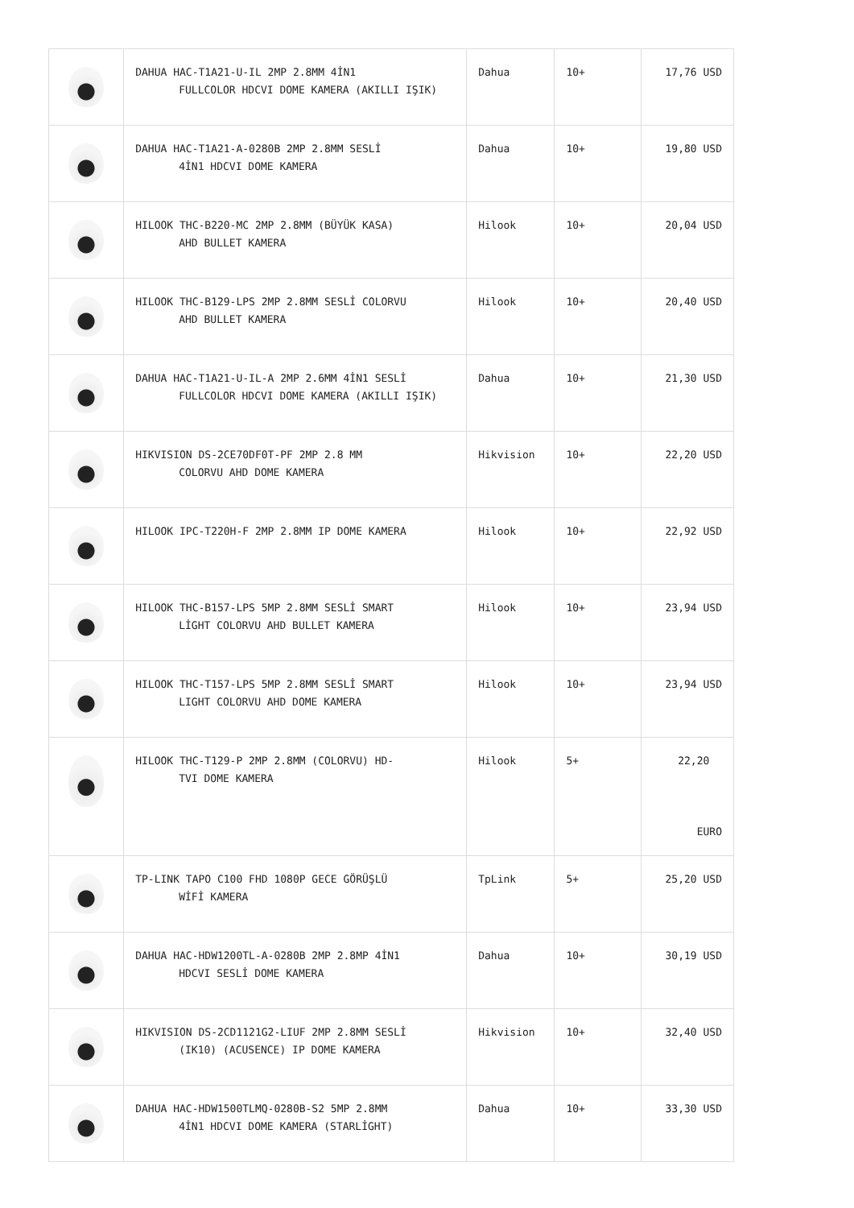| | DAHUA HAC-T1A21-U-IL 2MP 2.8MM 4İN1 FULLCOLOR HDCVI DOME KAMERA (AKILLI IŞIK) | Dahua | 10+ | 17,76 USD |
| | DAHUA HAC-T1A21-A-0280B 2MP 2.8MM SESLİ 4İN1 HDCVI DOME KAMERA | Dahua | 10+ | 19,80 USD |
| | HILOOK THC-B220-MC 2MP 2.8MM (BÜYÜK KASA) AHD BULLET KAMERA | Hilook | 10+ | 20,04 USD |
| | HILOOK THC-B129-LPS 2MP 2.8MM SESLİ COLORVU AHD BULLET KAMERA | Hilook | 10+ | 20,40 USD |
| | DAHUA HAC-T1A21-U-IL-A 2MP 2.6MM 4İN1 SESLİ FULLCOLOR HDCVI DOME KAMERA (AKILLI IŞIK) | Dahua | 10+ | 21,30 USD |
| | HIKVISION DS-2CE70DF0T-PF 2MP 2.8 MM COLORVU AHD DOME KAMERA | Hikvision | 10+ | 22,20 USD |
| | HILOOK IPC-T220H-F 2MP 2.8MM IP DOME KAMERA | Hilook | 10+ | 22,92 USD |
| | HILOOK THC-B157-LPS 5MP 2.8MM SESLİ SMART LİGHT COLORVU AHD BULLET KAMERA | Hilook | 10+ | 23,94 USD |
| | HILOOK THC-T157-LPS 5MP 2.8MM SESLİ SMART LIGHT COLORVU AHD DOME KAMERA | Hilook | 10+ | 23,94 USD |
| | HILOOK THC-T129-P 2MP 2.8MM (COLORVU) HD- TVI DOME KAMERA | Hilook | 5+ | 22,20 EURO |
| | TP-LINK TAPO C100 FHD 1080P GECE GÖRÜŞLÜ WİFİ KAMERA | TpLink | 5+ | 25,20 USD |
| | DAHUA HAC-HDW1200TL-A-0280B 2MP 2.8MP 4İN1 HDCVI SESLİ DOME KAMERA | Dahua | 10+ | 30,19 USD |
| | HIKVISION DS-2CD1121G2-LIUF 2MP 2.8MM SESLİ (IK10) (ACUSENCE) IP DOME KAMERA | Hikvision | 10+ | 32,40 USD |
| | DAHUA HAC-HDW1500TLMQ-0280B-S2 5MP 2.8MM 4İN1 HDCVI DOME KAMERA (STARLİGHT) | Dahua | 10+ | 33,30 USD |